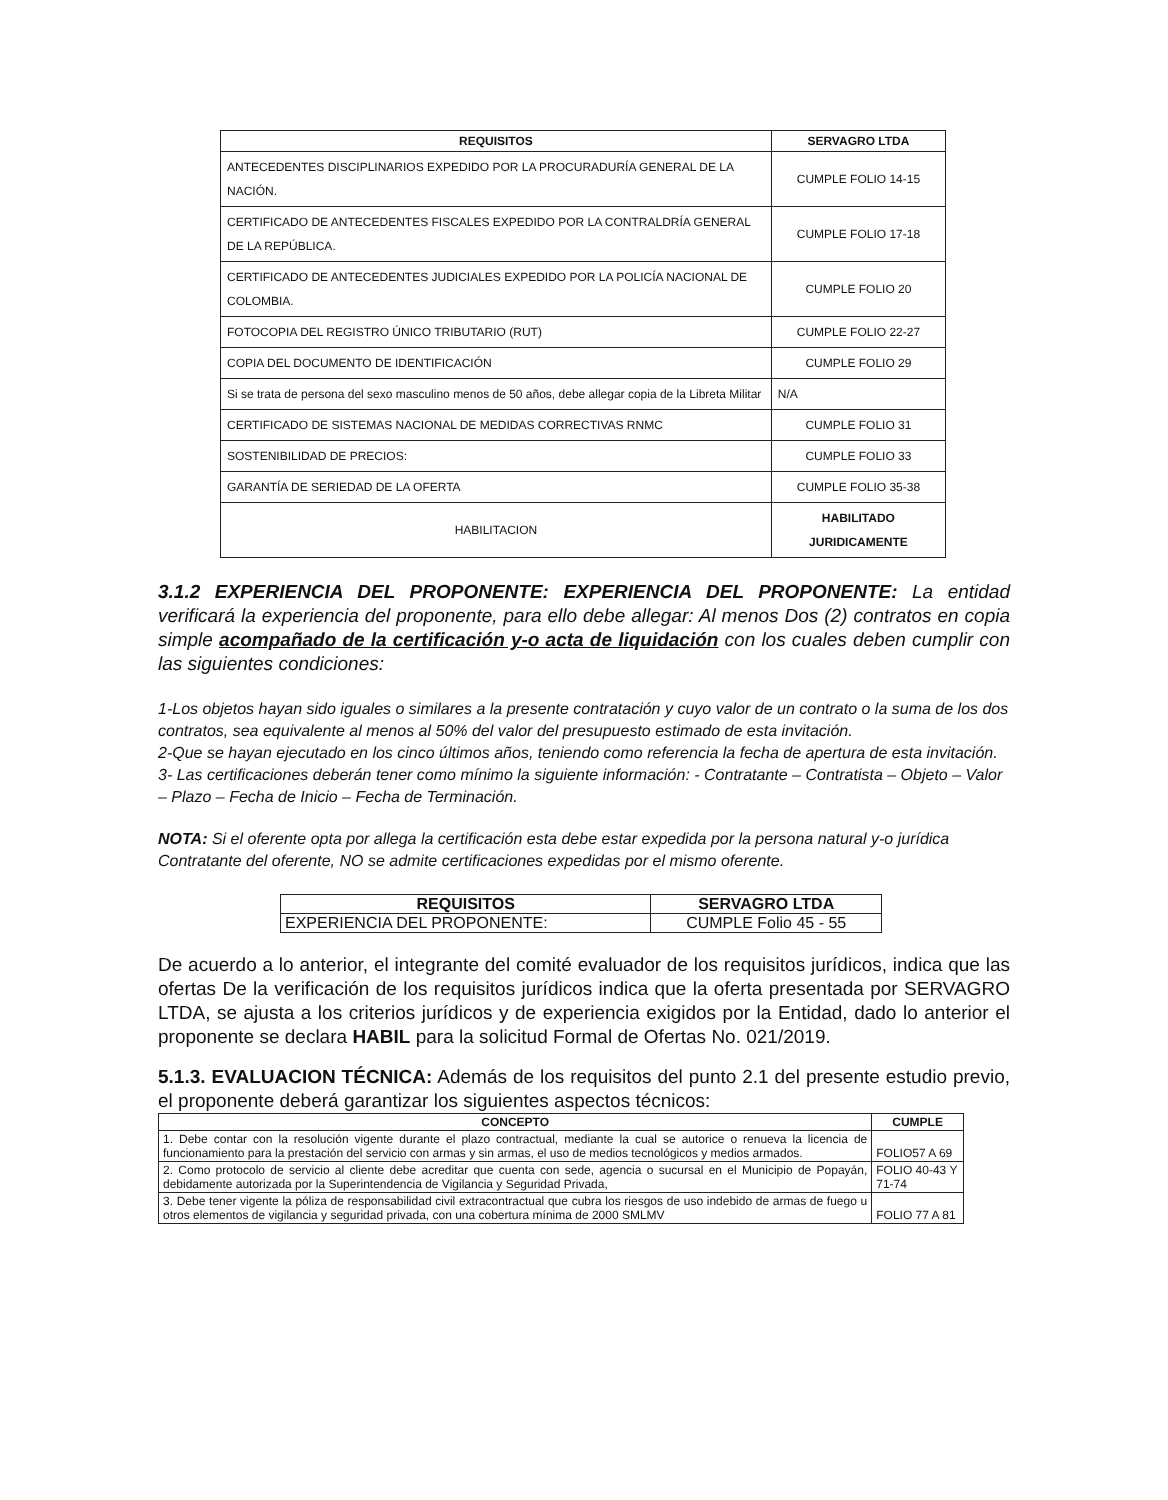| REQUISITOS | SERVAGRO LTDA |
| --- | --- |
| ANTECEDENTES DISCIPLINARIOS EXPEDIDO POR LA PROCURADURÍA GENERAL DE LA NACIÓN. | CUMPLE FOLIO 14-15 |
| CERTIFICADO DE ANTECEDENTES FISCALES EXPEDIDO POR LA CONTRALDRÍA GENERAL DE LA REPÚBLICA. | CUMPLE FOLIO 17-18 |
| CERTIFICADO DE ANTECEDENTES JUDICIALES EXPEDIDO POR LA POLICÍA NACIONAL DE COLOMBIA. | CUMPLE FOLIO 20 |
| FOTOCOPIA DEL REGISTRO ÚNICO TRIBUTARIO (RUT) | CUMPLE FOLIO 22-27 |
| COPIA DEL DOCUMENTO DE IDENTIFICACIÓN | CUMPLE FOLIO 29 |
| Si se trata de persona del sexo masculino menos de 50 años, debe allegar copia de la Libreta Militar | N/A |
| CERTIFICADO DE SISTEMAS NACIONAL DE MEDIDAS CORRECTIVAS RNMC | CUMPLE FOLIO 31 |
| SOSTENIBILIDAD DE PRECIOS: | CUMPLE FOLIO 33 |
| GARANTÍA DE SERIEDAD DE LA OFERTA | CUMPLE FOLIO 35-38 |
| HABILITACION | HABILITADO JURIDICAMENTE |
3.1.2 EXPERIENCIA DEL PROPONENTE: EXPERIENCIA DEL PROPONENTE: La entidad verificará la experiencia del proponente, para ello debe allegar: Al menos Dos (2) contratos en copia simple acompañado de la certificación y-o acta de liquidación con los cuales deben cumplir con las siguientes condiciones:
1-Los objetos hayan sido iguales o similares a la presente contratación y cuyo valor de un contrato o la suma de los dos contratos, sea equivalente al menos al 50% del valor del presupuesto estimado de esta invitación.
2-Que se hayan ejecutado en los cinco últimos años, teniendo como referencia la fecha de apertura de esta invitación.
3- Las certificaciones deberán tener como mínimo la siguiente información: - Contratante – Contratista – Objeto – Valor – Plazo – Fecha de Inicio – Fecha de Terminación.
NOTA: Si el oferente opta por allega la certificación esta debe estar expedida por la persona natural y-o jurídica Contratante del oferente, NO se admite certificaciones expedidas por el mismo oferente.
| REQUISITOS | SERVAGRO LTDA |
| --- | --- |
| EXPERIENCIA DEL PROPONENTE: | CUMPLE Folio 45 - 55 |
De acuerdo a lo anterior, el integrante del comité evaluador de los requisitos jurídicos, indica que las ofertas De la verificación de los requisitos jurídicos indica que la oferta presentada por SERVAGRO LTDA, se ajusta a los criterios jurídicos y de experiencia exigidos por la Entidad, dado lo anterior el proponente se declara HABIL para la solicitud Formal de Ofertas No. 021/2019.
5.1.3. EVALUACION TÉCNICA: Además de los requisitos del punto 2.1 del presente estudio previo, el proponente deberá garantizar los siguientes aspectos técnicos:
| CONCEPTO | CUMPLE |
| --- | --- |
| 1. Debe contar con la resolución vigente durante el plazo contractual, mediante la cual se autorice o renueva la licencia de funcionamiento para la prestación del servicio con armas y sin armas, el uso de medios tecnológicos y medios armados. | FOLIO57 A 69 |
| 2. Como protocolo de servicio al cliente debe acreditar que cuenta con sede, agencia o sucursal en el Municipio de Popayán, debidamente autorizada por la Superintendencia de Vigilancia y Seguridad Privada, | FOLIO 40-43 Y 71-74 |
| 3. Debe tener vigente la póliza de responsabilidad civil extracontractual que cubra los riesgos de uso indebido de armas de fuego u otros elementos de vigilancia y seguridad privada, con una cobertura mínima de 2000 SMLMV | FOLIO 77 A 81 |